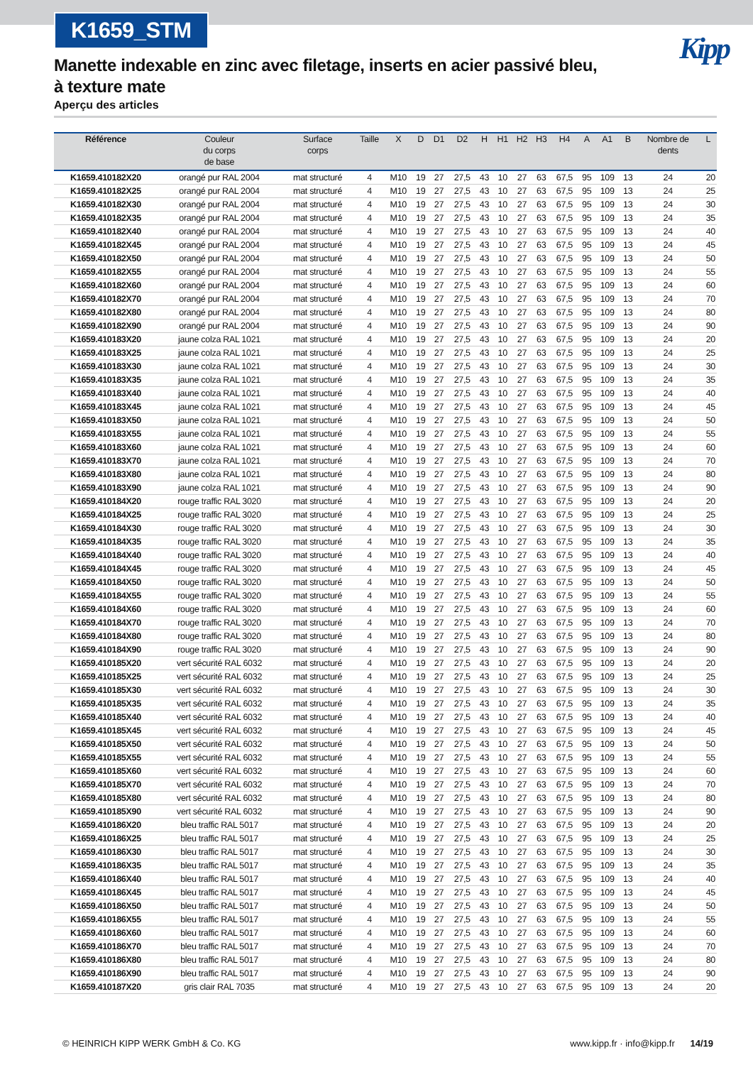K1659_STM
Kipp
Manette indexable en zinc avec filetage, inserts en acier passivé bleu, à texture mate
Aperçu des articles
| Référence | Couleur du corps de base | Surface corps | Taille | X | D | D1 | D2 | H | H1 | H2 | H3 | H4 | A | A1 | B | Nombre de dents | L |
| --- | --- | --- | --- | --- | --- | --- | --- | --- | --- | --- | --- | --- | --- | --- | --- | --- | --- |
| K1659.410182X20 | orangé pur RAL 2004 | mat structuré | 4 | M10 | 19 | 27 | 27,5 | 43 | 10 | 27 | 63 | 67,5 | 95 | 109 | 13 | 24 | 20 |
| K1659.410182X25 | orangé pur RAL 2004 | mat structuré | 4 | M10 | 19 | 27 | 27,5 | 43 | 10 | 27 | 63 | 67,5 | 95 | 109 | 13 | 24 | 25 |
| K1659.410182X30 | orangé pur RAL 2004 | mat structuré | 4 | M10 | 19 | 27 | 27,5 | 43 | 10 | 27 | 63 | 67,5 | 95 | 109 | 13 | 24 | 30 |
| K1659.410182X35 | orangé pur RAL 2004 | mat structuré | 4 | M10 | 19 | 27 | 27,5 | 43 | 10 | 27 | 63 | 67,5 | 95 | 109 | 13 | 24 | 35 |
| K1659.410182X40 | orangé pur RAL 2004 | mat structuré | 4 | M10 | 19 | 27 | 27,5 | 43 | 10 | 27 | 63 | 67,5 | 95 | 109 | 13 | 24 | 40 |
| K1659.410182X45 | orangé pur RAL 2004 | mat structuré | 4 | M10 | 19 | 27 | 27,5 | 43 | 10 | 27 | 63 | 67,5 | 95 | 109 | 13 | 24 | 45 |
| K1659.410182X50 | orangé pur RAL 2004 | mat structuré | 4 | M10 | 19 | 27 | 27,5 | 43 | 10 | 27 | 63 | 67,5 | 95 | 109 | 13 | 24 | 50 |
| K1659.410182X55 | orangé pur RAL 2004 | mat structuré | 4 | M10 | 19 | 27 | 27,5 | 43 | 10 | 27 | 63 | 67,5 | 95 | 109 | 13 | 24 | 55 |
| K1659.410182X60 | orangé pur RAL 2004 | mat structuré | 4 | M10 | 19 | 27 | 27,5 | 43 | 10 | 27 | 63 | 67,5 | 95 | 109 | 13 | 24 | 60 |
| K1659.410182X70 | orangé pur RAL 2004 | mat structuré | 4 | M10 | 19 | 27 | 27,5 | 43 | 10 | 27 | 63 | 67,5 | 95 | 109 | 13 | 24 | 70 |
| K1659.410182X80 | orangé pur RAL 2004 | mat structuré | 4 | M10 | 19 | 27 | 27,5 | 43 | 10 | 27 | 63 | 67,5 | 95 | 109 | 13 | 24 | 80 |
| K1659.410182X90 | orangé pur RAL 2004 | mat structuré | 4 | M10 | 19 | 27 | 27,5 | 43 | 10 | 27 | 63 | 67,5 | 95 | 109 | 13 | 24 | 90 |
| K1659.410183X20 | jaune colza RAL 1021 | mat structuré | 4 | M10 | 19 | 27 | 27,5 | 43 | 10 | 27 | 63 | 67,5 | 95 | 109 | 13 | 24 | 20 |
| K1659.410183X25 | jaune colza RAL 1021 | mat structuré | 4 | M10 | 19 | 27 | 27,5 | 43 | 10 | 27 | 63 | 67,5 | 95 | 109 | 13 | 24 | 25 |
| K1659.410183X30 | jaune colza RAL 1021 | mat structuré | 4 | M10 | 19 | 27 | 27,5 | 43 | 10 | 27 | 63 | 67,5 | 95 | 109 | 13 | 24 | 30 |
| K1659.410183X35 | jaune colza RAL 1021 | mat structuré | 4 | M10 | 19 | 27 | 27,5 | 43 | 10 | 27 | 63 | 67,5 | 95 | 109 | 13 | 24 | 35 |
| K1659.410183X40 | jaune colza RAL 1021 | mat structuré | 4 | M10 | 19 | 27 | 27,5 | 43 | 10 | 27 | 63 | 67,5 | 95 | 109 | 13 | 24 | 40 |
| K1659.410183X45 | jaune colza RAL 1021 | mat structuré | 4 | M10 | 19 | 27 | 27,5 | 43 | 10 | 27 | 63 | 67,5 | 95 | 109 | 13 | 24 | 45 |
| K1659.410183X50 | jaune colza RAL 1021 | mat structuré | 4 | M10 | 19 | 27 | 27,5 | 43 | 10 | 27 | 63 | 67,5 | 95 | 109 | 13 | 24 | 50 |
| K1659.410183X55 | jaune colza RAL 1021 | mat structuré | 4 | M10 | 19 | 27 | 27,5 | 43 | 10 | 27 | 63 | 67,5 | 95 | 109 | 13 | 24 | 55 |
| K1659.410183X60 | jaune colza RAL 1021 | mat structuré | 4 | M10 | 19 | 27 | 27,5 | 43 | 10 | 27 | 63 | 67,5 | 95 | 109 | 13 | 24 | 60 |
| K1659.410183X70 | jaune colza RAL 1021 | mat structuré | 4 | M10 | 19 | 27 | 27,5 | 43 | 10 | 27 | 63 | 67,5 | 95 | 109 | 13 | 24 | 70 |
| K1659.410183X80 | jaune colza RAL 1021 | mat structuré | 4 | M10 | 19 | 27 | 27,5 | 43 | 10 | 27 | 63 | 67,5 | 95 | 109 | 13 | 24 | 80 |
| K1659.410183X90 | jaune colza RAL 1021 | mat structuré | 4 | M10 | 19 | 27 | 27,5 | 43 | 10 | 27 | 63 | 67,5 | 95 | 109 | 13 | 24 | 90 |
| K1659.410184X20 | rouge traffic RAL 3020 | mat structuré | 4 | M10 | 19 | 27 | 27,5 | 43 | 10 | 27 | 63 | 67,5 | 95 | 109 | 13 | 24 | 20 |
| K1659.410184X25 | rouge traffic RAL 3020 | mat structuré | 4 | M10 | 19 | 27 | 27,5 | 43 | 10 | 27 | 63 | 67,5 | 95 | 109 | 13 | 24 | 25 |
| K1659.410184X30 | rouge traffic RAL 3020 | mat structuré | 4 | M10 | 19 | 27 | 27,5 | 43 | 10 | 27 | 63 | 67,5 | 95 | 109 | 13 | 24 | 30 |
| K1659.410184X35 | rouge traffic RAL 3020 | mat structuré | 4 | M10 | 19 | 27 | 27,5 | 43 | 10 | 27 | 63 | 67,5 | 95 | 109 | 13 | 24 | 35 |
| K1659.410184X40 | rouge traffic RAL 3020 | mat structuré | 4 | M10 | 19 | 27 | 27,5 | 43 | 10 | 27 | 63 | 67,5 | 95 | 109 | 13 | 24 | 40 |
| K1659.410184X45 | rouge traffic RAL 3020 | mat structuré | 4 | M10 | 19 | 27 | 27,5 | 43 | 10 | 27 | 63 | 67,5 | 95 | 109 | 13 | 24 | 45 |
| K1659.410184X50 | rouge traffic RAL 3020 | mat structuré | 4 | M10 | 19 | 27 | 27,5 | 43 | 10 | 27 | 63 | 67,5 | 95 | 109 | 13 | 24 | 50 |
| K1659.410184X55 | rouge traffic RAL 3020 | mat structuré | 4 | M10 | 19 | 27 | 27,5 | 43 | 10 | 27 | 63 | 67,5 | 95 | 109 | 13 | 24 | 55 |
| K1659.410184X60 | rouge traffic RAL 3020 | mat structuré | 4 | M10 | 19 | 27 | 27,5 | 43 | 10 | 27 | 63 | 67,5 | 95 | 109 | 13 | 24 | 60 |
| K1659.410184X70 | rouge traffic RAL 3020 | mat structuré | 4 | M10 | 19 | 27 | 27,5 | 43 | 10 | 27 | 63 | 67,5 | 95 | 109 | 13 | 24 | 70 |
| K1659.410184X80 | rouge traffic RAL 3020 | mat structuré | 4 | M10 | 19 | 27 | 27,5 | 43 | 10 | 27 | 63 | 67,5 | 95 | 109 | 13 | 24 | 80 |
| K1659.410184X90 | rouge traffic RAL 3020 | mat structuré | 4 | M10 | 19 | 27 | 27,5 | 43 | 10 | 27 | 63 | 67,5 | 95 | 109 | 13 | 24 | 90 |
| K1659.410185X20 | vert sécurité RAL 6032 | mat structuré | 4 | M10 | 19 | 27 | 27,5 | 43 | 10 | 27 | 63 | 67,5 | 95 | 109 | 13 | 24 | 20 |
| K1659.410185X25 | vert sécurité RAL 6032 | mat structuré | 4 | M10 | 19 | 27 | 27,5 | 43 | 10 | 27 | 63 | 67,5 | 95 | 109 | 13 | 24 | 25 |
| K1659.410185X30 | vert sécurité RAL 6032 | mat structuré | 4 | M10 | 19 | 27 | 27,5 | 43 | 10 | 27 | 63 | 67,5 | 95 | 109 | 13 | 24 | 30 |
| K1659.410185X35 | vert sécurité RAL 6032 | mat structuré | 4 | M10 | 19 | 27 | 27,5 | 43 | 10 | 27 | 63 | 67,5 | 95 | 109 | 13 | 24 | 35 |
| K1659.410185X40 | vert sécurité RAL 6032 | mat structuré | 4 | M10 | 19 | 27 | 27,5 | 43 | 10 | 27 | 63 | 67,5 | 95 | 109 | 13 | 24 | 40 |
| K1659.410185X45 | vert sécurité RAL 6032 | mat structuré | 4 | M10 | 19 | 27 | 27,5 | 43 | 10 | 27 | 63 | 67,5 | 95 | 109 | 13 | 24 | 45 |
| K1659.410185X50 | vert sécurité RAL 6032 | mat structuré | 4 | M10 | 19 | 27 | 27,5 | 43 | 10 | 27 | 63 | 67,5 | 95 | 109 | 13 | 24 | 50 |
| K1659.410185X55 | vert sécurité RAL 6032 | mat structuré | 4 | M10 | 19 | 27 | 27,5 | 43 | 10 | 27 | 63 | 67,5 | 95 | 109 | 13 | 24 | 55 |
| K1659.410185X60 | vert sécurité RAL 6032 | mat structuré | 4 | M10 | 19 | 27 | 27,5 | 43 | 10 | 27 | 63 | 67,5 | 95 | 109 | 13 | 24 | 60 |
| K1659.410185X70 | vert sécurité RAL 6032 | mat structuré | 4 | M10 | 19 | 27 | 27,5 | 43 | 10 | 27 | 63 | 67,5 | 95 | 109 | 13 | 24 | 70 |
| K1659.410185X80 | vert sécurité RAL 6032 | mat structuré | 4 | M10 | 19 | 27 | 27,5 | 43 | 10 | 27 | 63 | 67,5 | 95 | 109 | 13 | 24 | 80 |
| K1659.410185X90 | vert sécurité RAL 6032 | mat structuré | 4 | M10 | 19 | 27 | 27,5 | 43 | 10 | 27 | 63 | 67,5 | 95 | 109 | 13 | 24 | 90 |
| K1659.410186X20 | bleu traffic RAL 5017 | mat structuré | 4 | M10 | 19 | 27 | 27,5 | 43 | 10 | 27 | 63 | 67,5 | 95 | 109 | 13 | 24 | 20 |
| K1659.410186X25 | bleu traffic RAL 5017 | mat structuré | 4 | M10 | 19 | 27 | 27,5 | 43 | 10 | 27 | 63 | 67,5 | 95 | 109 | 13 | 24 | 25 |
| K1659.410186X30 | bleu traffic RAL 5017 | mat structuré | 4 | M10 | 19 | 27 | 27,5 | 43 | 10 | 27 | 63 | 67,5 | 95 | 109 | 13 | 24 | 30 |
| K1659.410186X35 | bleu traffic RAL 5017 | mat structuré | 4 | M10 | 19 | 27 | 27,5 | 43 | 10 | 27 | 63 | 67,5 | 95 | 109 | 13 | 24 | 35 |
| K1659.410186X40 | bleu traffic RAL 5017 | mat structuré | 4 | M10 | 19 | 27 | 27,5 | 43 | 10 | 27 | 63 | 67,5 | 95 | 109 | 13 | 24 | 40 |
| K1659.410186X45 | bleu traffic RAL 5017 | mat structuré | 4 | M10 | 19 | 27 | 27,5 | 43 | 10 | 27 | 63 | 67,5 | 95 | 109 | 13 | 24 | 45 |
| K1659.410186X50 | bleu traffic RAL 5017 | mat structuré | 4 | M10 | 19 | 27 | 27,5 | 43 | 10 | 27 | 63 | 67,5 | 95 | 109 | 13 | 24 | 50 |
| K1659.410186X55 | bleu traffic RAL 5017 | mat structuré | 4 | M10 | 19 | 27 | 27,5 | 43 | 10 | 27 | 63 | 67,5 | 95 | 109 | 13 | 24 | 55 |
| K1659.410186X60 | bleu traffic RAL 5017 | mat structuré | 4 | M10 | 19 | 27 | 27,5 | 43 | 10 | 27 | 63 | 67,5 | 95 | 109 | 13 | 24 | 60 |
| K1659.410186X70 | bleu traffic RAL 5017 | mat structuré | 4 | M10 | 19 | 27 | 27,5 | 43 | 10 | 27 | 63 | 67,5 | 95 | 109 | 13 | 24 | 70 |
| K1659.410186X80 | bleu traffic RAL 5017 | mat structuré | 4 | M10 | 19 | 27 | 27,5 | 43 | 10 | 27 | 63 | 67,5 | 95 | 109 | 13 | 24 | 80 |
| K1659.410186X90 | bleu traffic RAL 5017 | mat structuré | 4 | M10 | 19 | 27 | 27,5 | 43 | 10 | 27 | 63 | 67,5 | 95 | 109 | 13 | 24 | 90 |
| K1659.410187X20 | gris clair RAL 7035 | mat structuré | 4 | M10 | 19 | 27 | 27,5 | 43 | 10 | 27 | 63 | 67,5 | 95 | 109 | 13 | 24 | 20 |
© HEINRICH KIPP WERK GmbH & Co. KG www.kipp.fr · info@kipp.fr 14/19